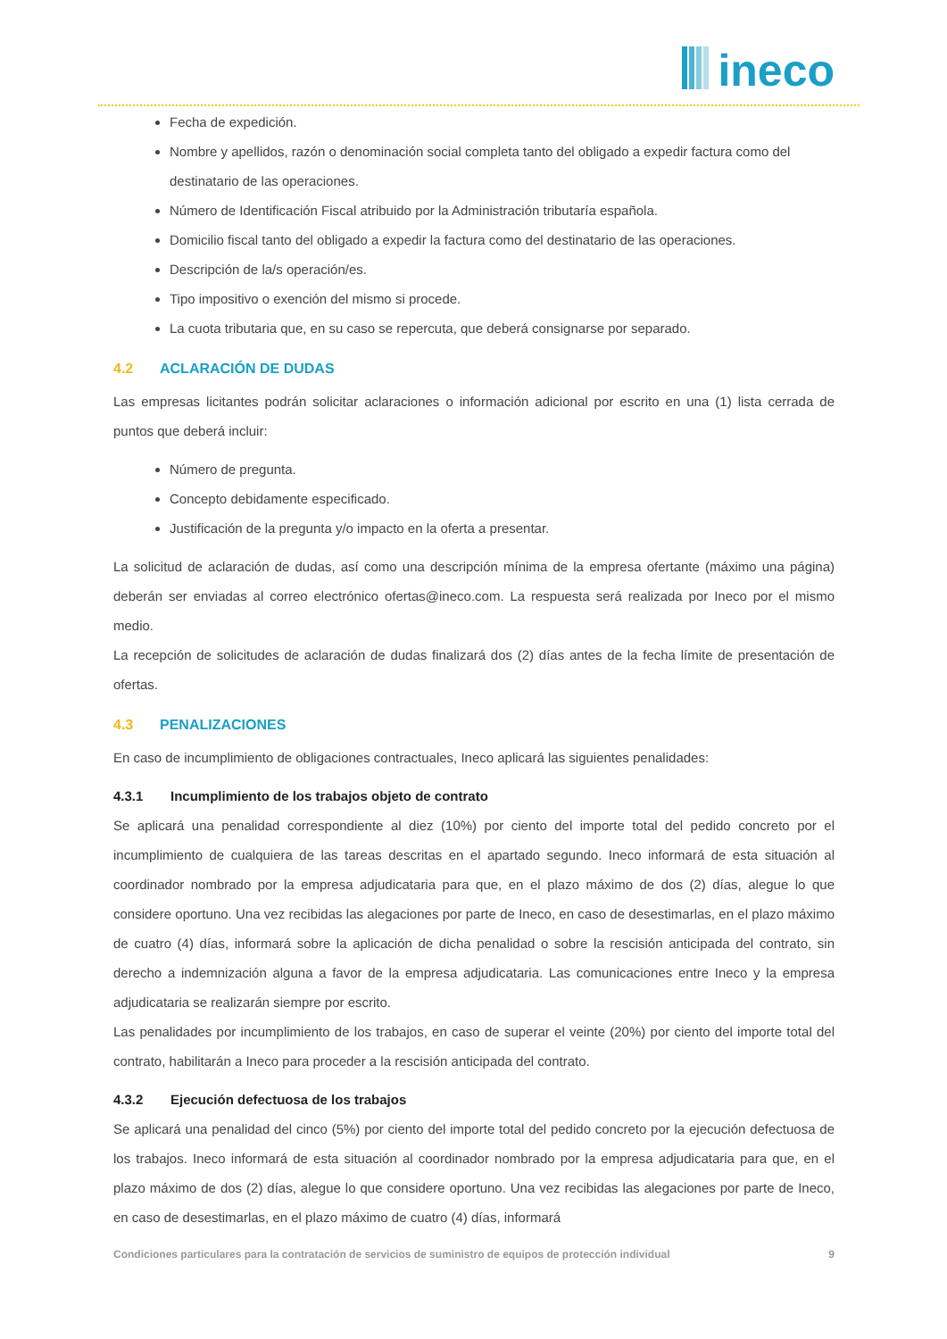ineco
Fecha de expedición.
Nombre y apellidos, razón o denominación social completa tanto del obligado a expedir factura como del destinatario de las operaciones.
Número de Identificación Fiscal atribuido por la Administración tributaría española.
Domicilio fiscal tanto del obligado a expedir la factura como del destinatario de las operaciones.
Descripción de la/s operación/es.
Tipo impositivo o exención del mismo si procede.
La cuota tributaria que, en su caso se repercuta, que deberá consignarse por separado.
4.2 ACLARACIÓN DE DUDAS
Las empresas licitantes podrán solicitar aclaraciones o información adicional por escrito en una (1) lista cerrada de puntos que deberá incluir:
Número de pregunta.
Concepto debidamente especificado.
Justificación de la pregunta y/o impacto en la oferta a presentar.
La solicitud de aclaración de dudas, así como una descripción mínima de la empresa ofertante (máximo una página) deberán ser enviadas al correo electrónico ofertas@ineco.com. La respuesta será realizada por Ineco por el mismo medio.
La recepción de solicitudes de aclaración de dudas finalizará dos (2) días antes de la fecha límite de presentación de ofertas.
4.3 PENALIZACIONES
En caso de incumplimiento de obligaciones contractuales, Ineco aplicará las siguientes penalidades:
4.3.1 Incumplimiento de los trabajos objeto de contrato
Se aplicará una penalidad correspondiente al diez (10%) por ciento del importe total del pedido concreto por el incumplimiento de cualquiera de las tareas descritas en el apartado segundo. Ineco informará de esta situación al coordinador nombrado por la empresa adjudicataria para que, en el plazo máximo de dos (2) días, alegue lo que considere oportuno. Una vez recibidas las alegaciones por parte de Ineco, en caso de desestimarlas, en el plazo máximo de cuatro (4) días, informará sobre la aplicación de dicha penalidad o sobre la rescisión anticipada del contrato, sin derecho a indemnización alguna a favor de la empresa adjudicataria. Las comunicaciones entre Ineco y la empresa adjudicataria se realizarán siempre por escrito.
Las penalidades por incumplimiento de los trabajos, en caso de superar el veinte (20%) por ciento del importe total del contrato, habilitarán a Ineco para proceder a la rescisión anticipada del contrato.
4.3.2 Ejecución defectuosa de los trabajos
Se aplicará una penalidad del cinco (5%) por ciento del importe total del pedido concreto por la ejecución defectuosa de los trabajos. Ineco informará de esta situación al coordinador nombrado por la empresa adjudicataria para que, en el plazo máximo de dos (2) días, alegue lo que considere oportuno. Una vez recibidas las alegaciones por parte de Ineco, en caso de desestimarlas, en el plazo máximo de cuatro (4) días, informará
Condiciones particulares para la contratación de servicios de suministro de equipos de protección individual 9